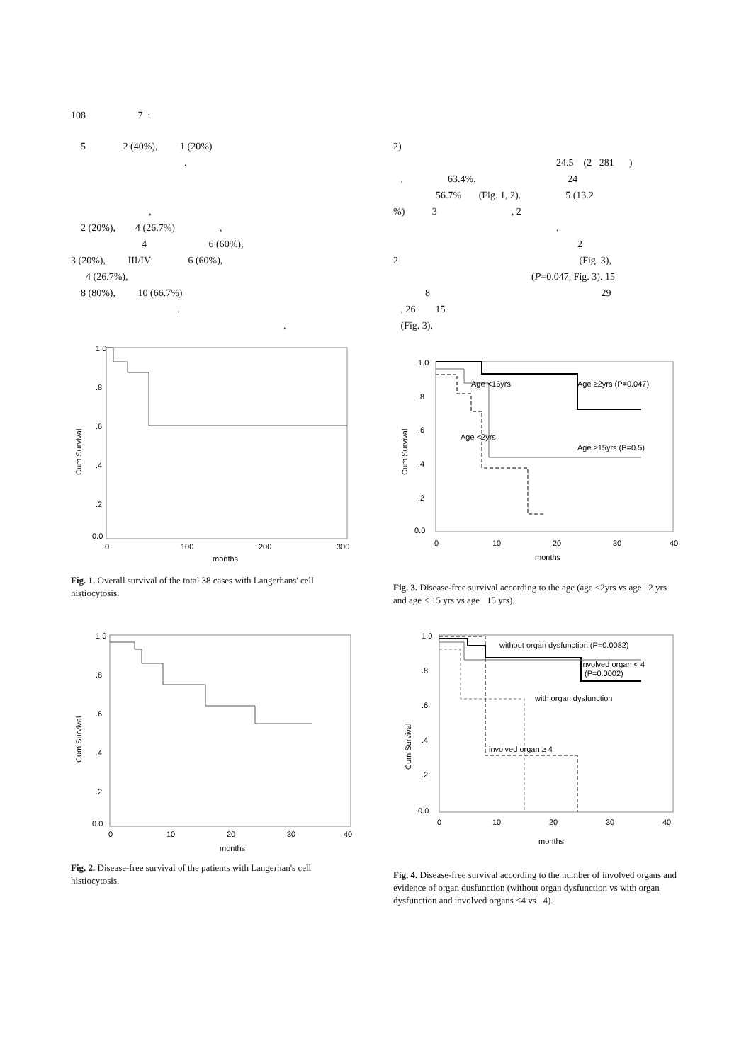108 7 :
5 2 (40%), 1 (20%)
.
,
2 (20%), 4 (26.7%) ,
4 6 (60%),
3 (20%), III/IV 6 (60%),
4 (26.7%),
8 (80%), 10 (66.7%)
.
.
1.0
.8
.6
.4
.2
0.0
0
100
200
300
months
Cum Survival
Fig. 1. Overall survival of the total 38 cases with Langerhans' cell histiocytosis.
1.0
.8
.6
.4
.2
0.0
0
10
20
30
40
months
Cum Survival
Fig. 2. Disease-free survival of the patients with Langerhan's cell histiocytosis.
2)
24.5 (2 281 )
, 63.4%, 24
56.7% (Fig. 1, 2). 5 (13.2
%) 3 , 2
.
2
2 (Fig. 3),
(P=0.047, Fig. 3). 15
8 29
, 26 15
(Fig. 3).
Age <15yrs
Age ≥2yrs (P=0.047)
Age <2yrs
Age ≥15yrs (P=0.5)
1.0
.8
.6
.4
.2
0.0
0
10
20
30
40
months
Cum Survival
Fig. 3. Disease-free survival according to the age (age <2yrs vs age 2 yrs and age < 15 yrs vs age 15 yrs).
without organ dysfunction (P=0.0082)
involved organ < 4
(P=0.0002)
with organ dysfunction
involved organ ≥ 4
1.0
.8
.6
.4
.2
0.0
0
10
20
30
40
months
Cum Survival
Fig. 4. Disease-free survival according to the number of involved organs and evidence of organ dusfunction (without organ dysfunction vs with organ dysfunction and involved organs <4 vs 4).